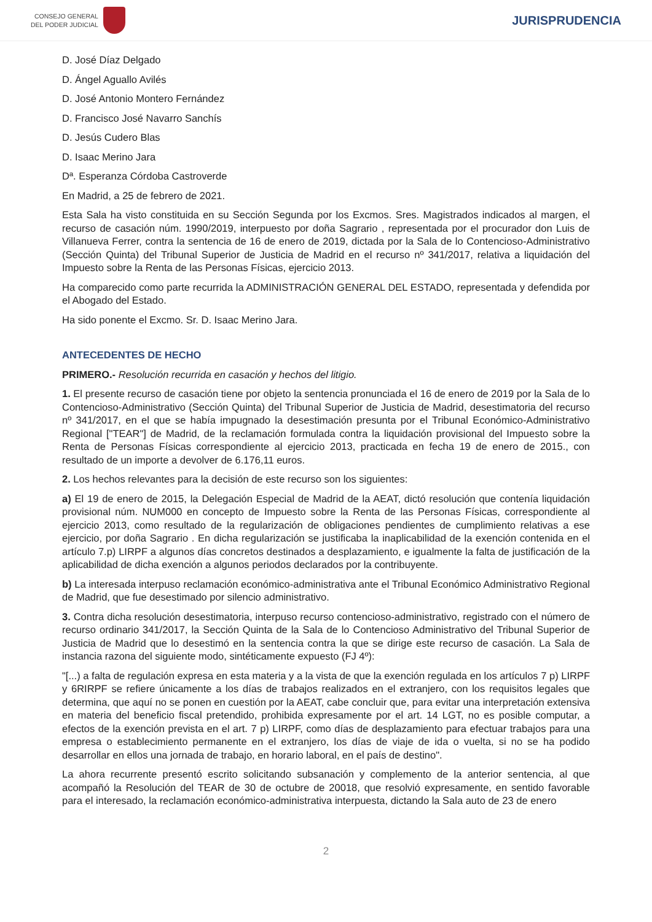CONSEJO GENERAL
DEL PODER JUDICIAL
JURISPRUDENCIA
D. José Díaz Delgado
D. Ángel Aguallo Avilés
D. José Antonio Montero Fernández
D. Francisco José Navarro Sanchís
D. Jesús Cudero Blas
D. Isaac Merino Jara
Dª. Esperanza Córdoba Castroverde
En Madrid, a 25 de febrero de 2021.
Esta Sala ha visto constituida en su Sección Segunda por los Excmos. Sres. Magistrados indicados al margen, el recurso de casación núm. 1990/2019, interpuesto por doña Sagrario , representada por el procurador don Luis de Villanueva Ferrer, contra la sentencia de 16 de enero de 2019, dictada por la Sala de lo Contencioso-Administrativo (Sección Quinta) del Tribunal Superior de Justicia de Madrid en el recurso nº 341/2017, relativa a liquidación del Impuesto sobre la Renta de las Personas Físicas, ejercicio 2013.
Ha comparecido como parte recurrida la ADMINISTRACIÓN GENERAL DEL ESTADO, representada y defendida por el Abogado del Estado.
Ha sido ponente el Excmo. Sr. D. Isaac Merino Jara.
ANTECEDENTES DE HECHO
PRIMERO.- Resolución recurrida en casación y hechos del litigio.
1. El presente recurso de casación tiene por objeto la sentencia pronunciada el 16 de enero de 2019 por la Sala de lo Contencioso-Administrativo (Sección Quinta) del Tribunal Superior de Justicia de Madrid, desestimatoria del recurso nº 341/2017, en el que se había impugnado la desestimación presunta por el Tribunal Económico-Administrativo Regional ["TEAR"] de Madrid, de la reclamación formulada contra la liquidación provisional del Impuesto sobre la Renta de Personas Físicas correspondiente al ejercicio 2013, practicada en fecha 19 de enero de 2015., con resultado de un importe a devolver de 6.176,11 euros.
2. Los hechos relevantes para la decisión de este recurso son los siguientes:
a) El 19 de enero de 2015, la Delegación Especial de Madrid de la AEAT, dictó resolución que contenía liquidación provisional núm. NUM000 en concepto de Impuesto sobre la Renta de las Personas Físicas, correspondiente al ejercicio 2013, como resultado de la regularización de obligaciones pendientes de cumplimiento relativas a ese ejercicio, por doña Sagrario . En dicha regularización se justificaba la inaplicabilidad de la exención contenida en el artículo 7.p) LIRPF a algunos días concretos destinados a desplazamiento, e igualmente la falta de justificación de la aplicabilidad de dicha exención a algunos periodos declarados por la contribuyente.
b) La interesada interpuso reclamación económico-administrativa ante el Tribunal Económico Administrativo Regional de Madrid, que fue desestimado por silencio administrativo.
3. Contra dicha resolución desestimatoria, interpuso recurso contencioso-administrativo, registrado con el número de recurso ordinario 341/2017, la Sección Quinta de la Sala de lo Contencioso Administrativo del Tribunal Superior de Justicia de Madrid que lo desestimó en la sentencia contra la que se dirige este recurso de casación. La Sala de instancia razona del siguiente modo, sintéticamente expuesto (FJ 4º):
"[...) a falta de regulación expresa en esta materia y a la vista de que la exención regulada en los artículos 7 p) LIRPF y 6RIRPF se refiere únicamente a los días de trabajos realizados en el extranjero, con los requisitos legales que determina, que aquí no se ponen en cuestión por la AEAT, cabe concluir que, para evitar una interpretación extensiva en materia del beneficio fiscal pretendido, prohibida expresamente por el art. 14 LGT, no es posible computar, a efectos de la exención prevista en el art. 7 p) LIRPF, como días de desplazamiento para efectuar trabajos para una empresa o establecimiento permanente en el extranjero, los días de viaje de ida o vuelta, si no se ha podido desarrollar en ellos una jornada de trabajo, en horario laboral, en el país de destino".
La ahora recurrente presentó escrito solicitando subsanación y complemento de la anterior sentencia, al que acompañó la Resolución del TEAR de 30 de octubre de 20018, que resolvió expresamente, en sentido favorable para el interesado, la reclamación económico-administrativa interpuesta, dictando la Sala auto de 23 de enero
2